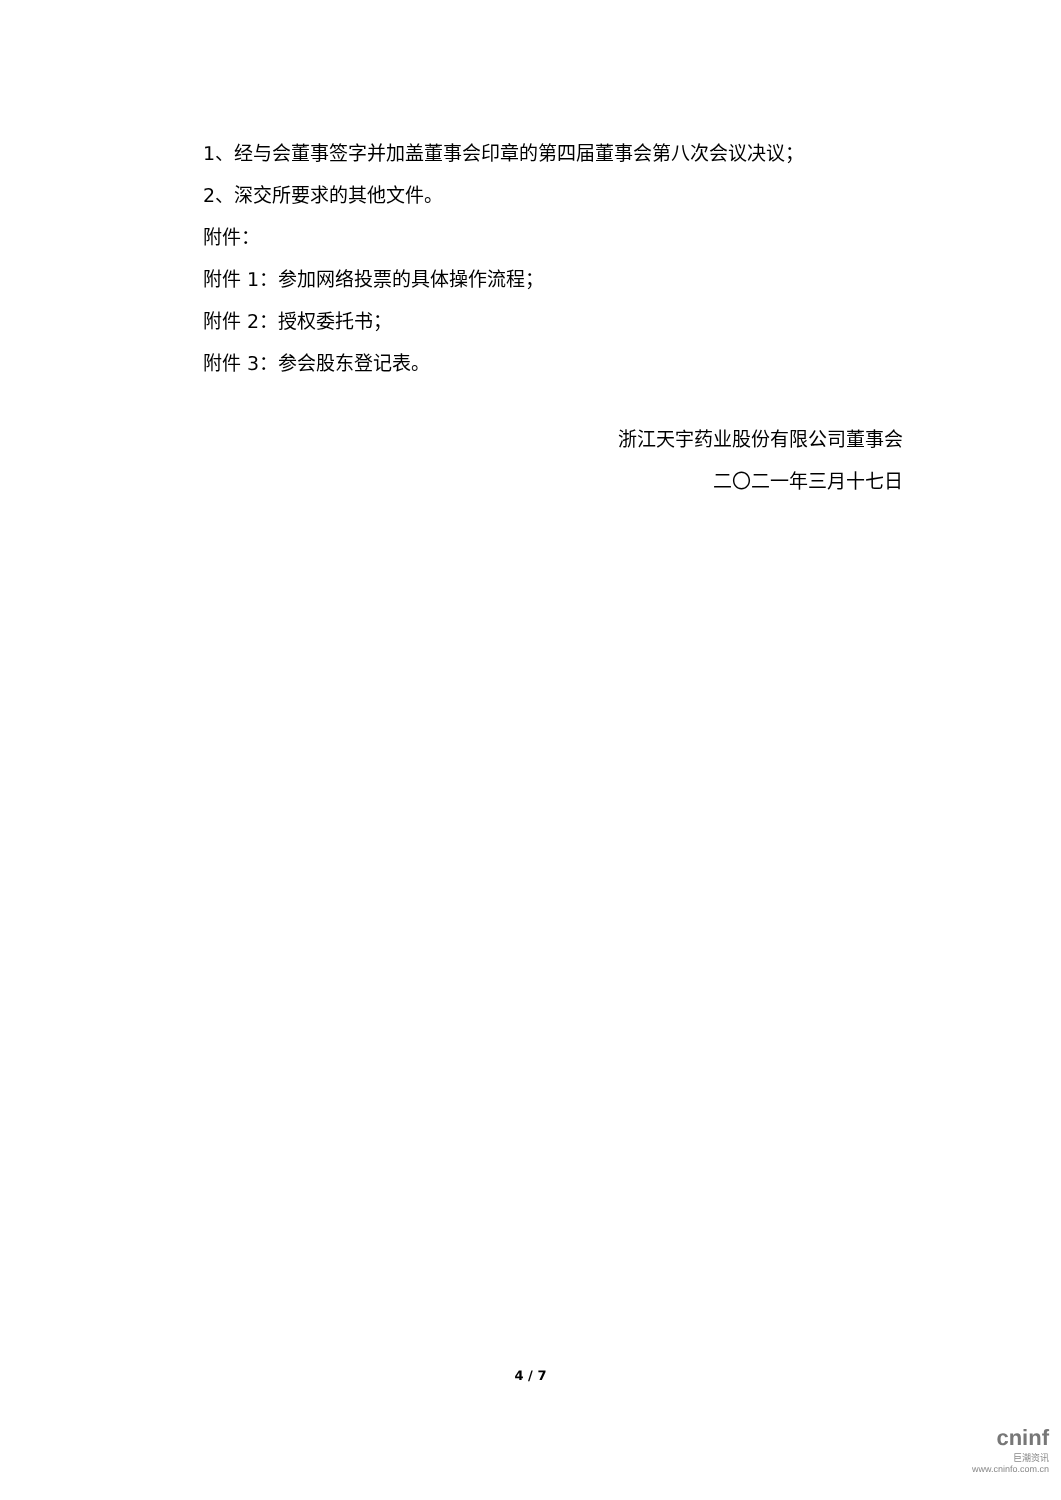1、经与会董事签字并加盖董事会印章的第四届董事会第八次会议决议；
2、深交所要求的其他文件。
附件：
附件 1：参加网络投票的具体操作流程；
附件 2：授权委托书；
附件 3：参会股东登记表。
浙江天宇药业股份有限公司董事会
二〇二一年三月十七日
4 / 7
cninf
巨潮资讯
www.cninfo.com.cn